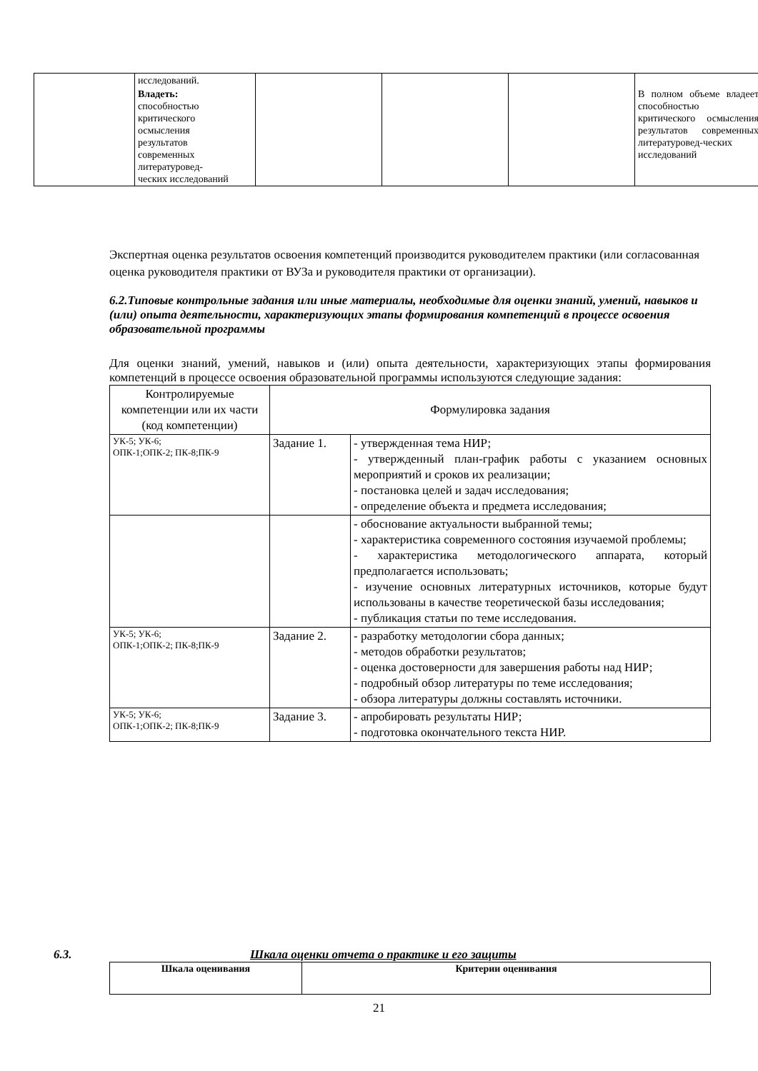| | исследований. | | | | |
| | Владеть: способностью критического осмысления результатов современных литературовед- ческих исследований | | | | В полном объеме владеет способностью критического осмысления результатов современных литературовед-ческих исследований |
Экспертная оценка результатов освоения компетенций производится руководителем практики (или согласованная оценка руководителя практики от ВУЗа и руководителя практики от организации).
6.2.Типовые контрольные задания или иные материалы, необходимые для оценки знаний, умений, навыков и (или) опыта деятельности, характеризующих этапы формирования компетенций в процессе освоения образовательной программы
Для оценки знаний, умений, навыков и (или) опыта деятельности, характеризующих этапы формирования компетенций в процессе освоения образовательной программы используются следующие задания:
| Контролируемые компетенции или их части (код компетенции) | Формулировка задания | |
| УК-5; УК-6; ОПК-1;ОПК-2; ПК-8;ПК-9 | Задание 1. | - утвержденная тема НИР; - утвержденный план-график работы с указанием основных мероприятий и сроков их реализации; - постановка целей и задач исследования; - определение объекта и предмета исследования; |
| | | - обоснование актуальности выбранной темы; - характеристика современного состояния изучаемой проблемы; - характеристика методологического аппарата, который предполагается использовать; - изучение основных литературных источников, которые будут использованы в качестве теоретической базы исследования; - публикация статьи по теме исследования. |
| УК-5; УК-6; ОПК-1;ОПК-2; ПК-8;ПК-9 | Задание 2. | - разработку методологии сбора данных; - методов обработки результатов; - оценка достоверности для завершения работы над НИР; - подробный обзор литературы по теме исследования; - обзора литературы должны составлять источники. |
| УК-5; УК-6; ОПК-1;ОПК-2; ПК-8;ПК-9 | Задание 3. | - апробировать результаты НИР; - подготовка окончательного текста НИР. |
6.3. Шкала оценки отчета о практике и его защиты
| Шкала оценивания | Критерии оценивания |
| --- | --- |
21